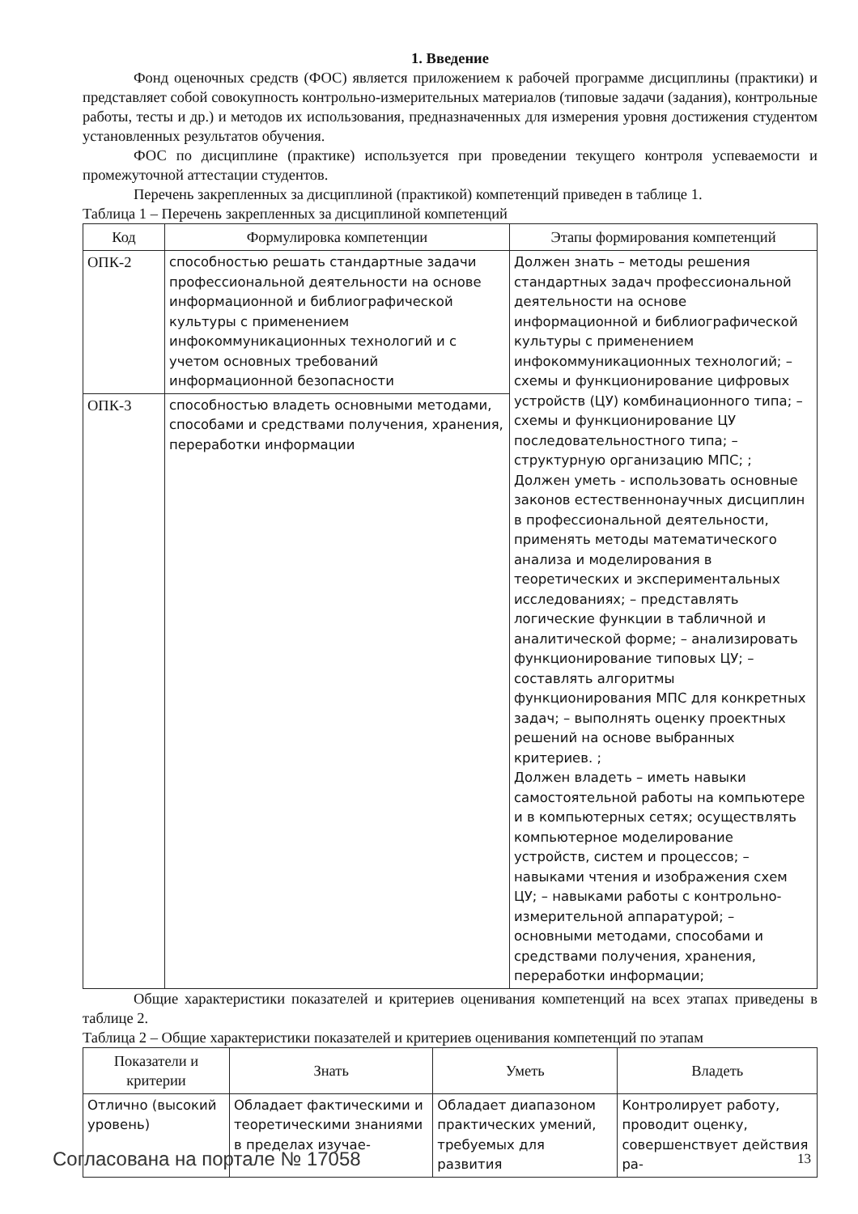1. Введение
Фонд оценочных средств (ФОС) является приложением к рабочей программе дисциплины (практики) и представляет собой совокупность контрольно-измерительных материалов (типовые задачи (задания), контрольные работы, тесты и др.) и методов их использования, предназначенных для измерения уровня достижения студентом установленных результатов обучения.
ФОС по дисциплине (практике) используется при проведении текущего контроля успеваемости и промежуточной аттестации студентов.
Перечень закрепленных за дисциплиной (практикой) компетенций приведен в таблице 1.
Таблица 1 – Перечень закрепленных за дисциплиной компетенций
| Код | Формулировка компетенции | Этапы формирования компетенций |
| --- | --- | --- |
| ОПК-2 | способностью решать стандартные задачи профессиональной деятельности на основе информационной и библиографической культуры с применением инфокоммуникационных технологий и с учетом основных требований информационной безопасности | Должен знать – методы решения стандартных задач профессиональной деятельности на основе информационной и библиографической культуры с применением инфокоммуникационных технологий; – схемы и функционирование цифровых устройств (ЦУ) комбинационного типа; – схемы и функционирование ЦУ последовательностного типа; – структурную организацию МПС; ; Должен уметь - использовать основные законов естественнонаучных дисциплин в профессиональной деятельности, применять методы математического анализа и моделирования в теоретических и экспериментальных исследованиях; – представлять логические функции в табличной и аналитической форме; – анализировать функционирование типовых ЦУ; – составлять алгоритмы функционирования МПС для конкретных задач; – выполнять оценку проектных решений на основе выбранных критериев. ; Должен владеть – иметь навыки самостоятельной работы на компьютере и в компьютерных сетях; осуществлять компьютерное моделирование устройств, систем и процессов; – навыками чтения и изображения схем ЦУ; – навыками работы с контрольно-измерительной аппаратурой; – основными методами, способами и средствами получения, хранения, переработки информации; |
| ОПК-3 | способностью владеть основными методами, способами и средствами получения, хранения, переработки информации | |
Общие характеристики показателей и критериев оценивания компетенций на всех этапах приведены в таблице 2.
Таблица 2 – Общие характеристики показателей и критериев оценивания компетенций по этапам
| Показатели и критерии | Знать | Уметь | Владеть |
| --- | --- | --- | --- |
| Отлично (высокий уровень) | Обладает фактическими и теоретическими знаниями в пределах изучае- | Обладает диапазоном практических умений, требуемых для развития | Контролирует работу, проводит оценку, совершенствует действия ра- |
Согласована на портале № 17058 13